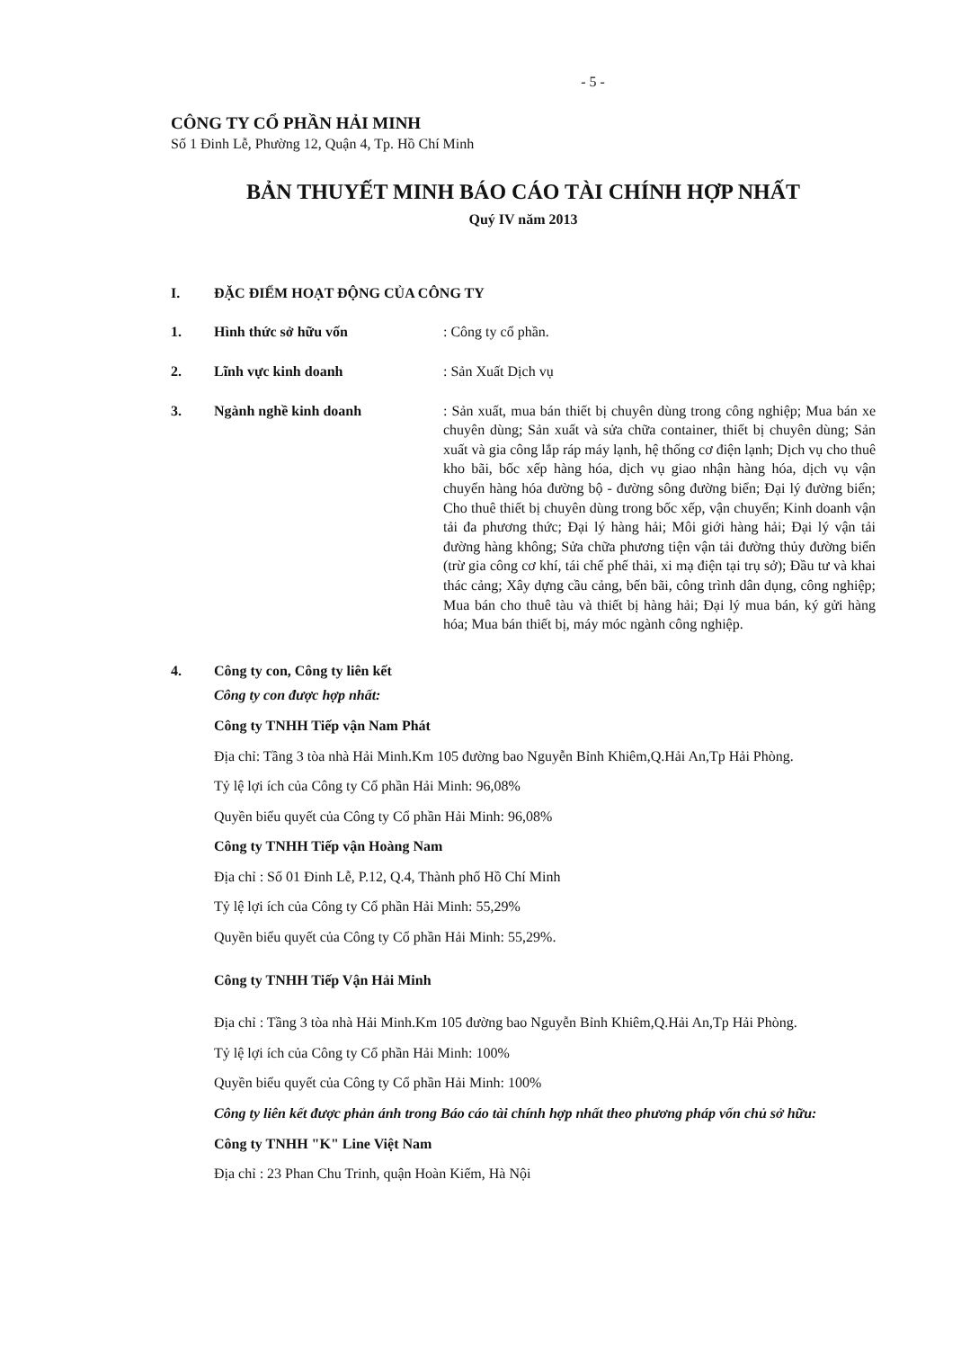- 5 -
CÔNG TY CỔ PHẦN HẢI MINH
Số 1 Đinh Lễ, Phường 12, Quận 4, Tp. Hồ Chí Minh
BẢN THUYẾT MINH BÁO CÁO TÀI CHÍNH HỢP NHẤT
Quý IV năm 2013
I. ĐẶC ĐIỂM HOẠT ĐỘNG CỦA CÔNG TY
1. Hình thức sở hữu vốn : Công ty cổ phần.
2. Lĩnh vực kinh doanh : Sản Xuất Dịch vụ
3. Ngành nghề kinh doanh : Sản xuất, mua bán thiết bị chuyên dùng trong công nghiệp; Mua bán xe chuyên dùng; Sản xuất và sửa chữa container, thiết bị chuyên dùng; Sản xuất và gia công lắp ráp máy lạnh, hệ thống cơ điện lạnh; Dịch vụ cho thuê kho bãi, bốc xếp hàng hóa, dịch vụ giao nhận hàng hóa, dịch vụ vận chuyển hàng hóa đường bộ - đường sông đường biển; Đại lý đường biển; Cho thuê thiết bị chuyên dùng trong bốc xếp, vận chuyển; Kinh doanh vận tải đa phương thức; Đại lý hàng hải; Môi giới hàng hải; Đại lý vận tải đường hàng không; Sửa chữa phương tiện vận tải đường thủy đường biển (trừ gia công cơ khí, tái chế phế thải, xi mạ điện tại trụ sở); Đầu tư và khai thác cảng; Xây dựng cầu cảng, bến bãi, công trình dân dụng, công nghiệp; Mua bán cho thuê tàu và thiết bị hàng hải; Đại lý mua bán, ký gửi hàng hóa; Mua bán thiết bị, máy móc ngành công nghiệp.
4. Công ty con, Công ty liên kết
Công ty con được hợp nhất:
Công ty TNHH Tiếp vận Nam Phát
Địa chỉ: Tầng 3 tòa nhà Hải Minh.Km 105 đường bao Nguyễn Bỉnh Khiêm,Q.Hải An,Tp Hải Phòng.
Tỷ lệ lợi ích của Công ty Cổ phần Hải Minh: 96,08%
Quyền biểu quyết của Công ty Cổ phần Hải Minh: 96,08%
Công ty TNHH Tiếp vận Hoàng Nam
Địa chỉ : Số 01 Đinh Lễ, P.12, Q.4, Thành phố Hồ Chí Minh
Tỷ lệ lợi ích của Công ty Cổ phần Hải Minh: 55,29%
Quyền biểu quyết của Công ty Cổ phần Hải Minh: 55,29%.
Công ty TNHH Tiếp Vận Hải Minh
Địa chỉ : Tầng 3 tòa nhà Hải Minh.Km 105 đường bao Nguyễn Bỉnh Khiêm,Q.Hải An,Tp Hải Phòng.
Tỷ lệ lợi ích của Công ty Cổ phần Hải Minh: 100%
Quyền biểu quyết của Công ty Cổ phần Hải Minh: 100%
Công ty liên kết được phản ánh trong Báo cáo tài chính hợp nhất theo phương pháp vốn chủ sở hữu:
Công ty TNHH "K" Line Việt Nam
Địa chỉ : 23 Phan Chu Trinh, quận Hoàn Kiếm, Hà Nội